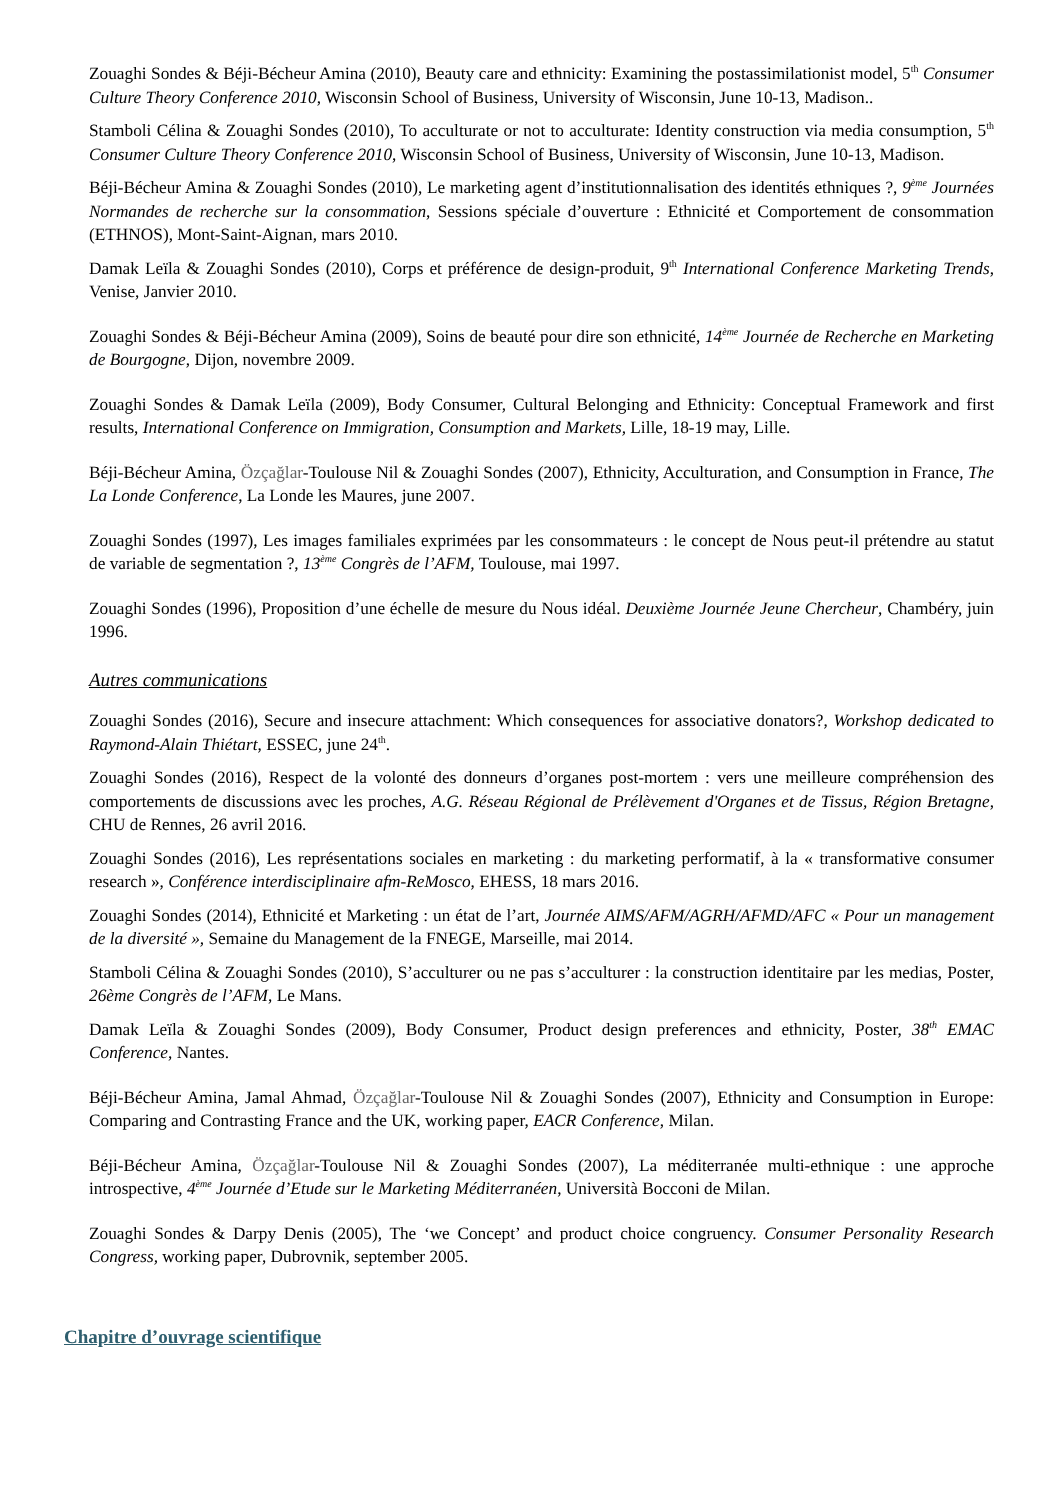Zouaghi Sondes & Béji-Bécheur Amina (2010), Beauty care and ethnicity: Examining the postassimilationist model, 5<sup>th</sup> Consumer Culture Theory Conference 2010, Wisconsin School of Business, University of Wisconsin, June 10-13, Madison..
Stamboli Célina & Zouaghi Sondes (2010), To acculturate or not to acculturate: Identity construction via media consumption, 5<sup>th</sup> Consumer Culture Theory Conference 2010, Wisconsin School of Business, University of Wisconsin, June 10-13, Madison.
Béji-Bécheur Amina & Zouaghi Sondes (2010), Le marketing agent d’institutionnalisation des identités ethniques ?, 9<sup>ème</sup> Journées Normandes de recherche sur la consommation, Sessions spéciale d’ouverture : Ethnicité et Comportement de consommation (ETHNOS), Mont-Saint-Aignan, mars 2010.
Damak Leïla & Zouaghi Sondes (2010), Corps et préférence de design-produit, 9<sup>th</sup> International Conference Marketing Trends, Venise, Janvier 2010.
Zouaghi Sondes & Béji-Bécheur Amina (2009), Soins de beauté pour dire son ethnicité, 14<sup>ème</sup> Journée de Recherche en Marketing de Bourgogne, Dijon, novembre 2009.
Zouaghi Sondes & Damak Leïla (2009), Body Consumer, Cultural Belonging and Ethnicity: Conceptual Framework and first results, International Conference on Immigration, Consumption and Markets, Lille, 18-19 may, Lille.
Béji-Bécheur Amina, Özçağlar-Toulouse Nil & Zouaghi Sondes (2007), Ethnicity, Acculturation, and Consumption in France, The La Londe Conference, La Londe les Maures, june 2007.
Zouaghi Sondes (1997), Les images familiales exprimées par les consommateurs : le concept de Nous peut-il prétendre au statut de variable de segmentation ?, 13<sup>ème</sup> Congrès de l’AFM, Toulouse, mai 1997.
Zouaghi Sondes (1996), Proposition d’une échelle de mesure du Nous idéal. Deuxième Journée Jeune Chercheur, Chambéry, juin 1996.
Autres communications
Zouaghi Sondes (2016), Secure and insecure attachment: Which consequences for associative donators?, Workshop dedicated to Raymond-Alain Thiétart, ESSEC, june 24<sup>th</sup>.
Zouaghi Sondes (2016), Respect de la volonté des donneurs d’organes post-mortem : vers une meilleure compréhension des comportements de discussions avec les proches, A.G. Réseau Régional de Prélèvement d'Organes et de Tissus, Région Bretagne, CHU de Rennes, 26 avril 2016.
Zouaghi Sondes (2016), Les représentations sociales en marketing : du marketing performatif, à la « transformative consumer research », Conférence interdisciplinaire afm-ReMosco, EHESS, 18 mars 2016.
Zouaghi Sondes (2014), Ethnicité et Marketing : un état de l’art, Journée AIMS/AFM/AGRH/AFMD/AFC « Pour un management de la diversité », Semaine du Management de la FNEGE, Marseille, mai 2014.
Stamboli Célina & Zouaghi Sondes (2010), S’acculturer ou ne pas s’acculturer : la construction identitaire par les medias, Poster, 26ème Congrès de l’AFM, Le Mans.
Damak Leïla & Zouaghi Sondes (2009), Body Consumer, Product design preferences and ethnicity, Poster, 38<sup>th</sup> EMAC Conference, Nantes.
Béji-Bécheur Amina, Jamal Ahmad, Özçağlar-Toulouse Nil & Zouaghi Sondes (2007), Ethnicity and Consumption in Europe: Comparing and Contrasting France and the UK, working paper, EACR Conference, Milan.
Béji-Bécheur Amina, Özçağlar-Toulouse Nil & Zouaghi Sondes (2007), La méditerranée multi-ethnique : une approche introspective, 4<sup>ème</sup> Journée d’Etude sur le Marketing Méditerranéen, Università Bocconi de Milan.
Zouaghi Sondes & Darpy Denis (2005), The ‘we Concept’ and product choice congruency. Consumer Personality Research Congress, working paper, Dubrovnik, september 2005.
Chapitre d’ouvrage scientifique